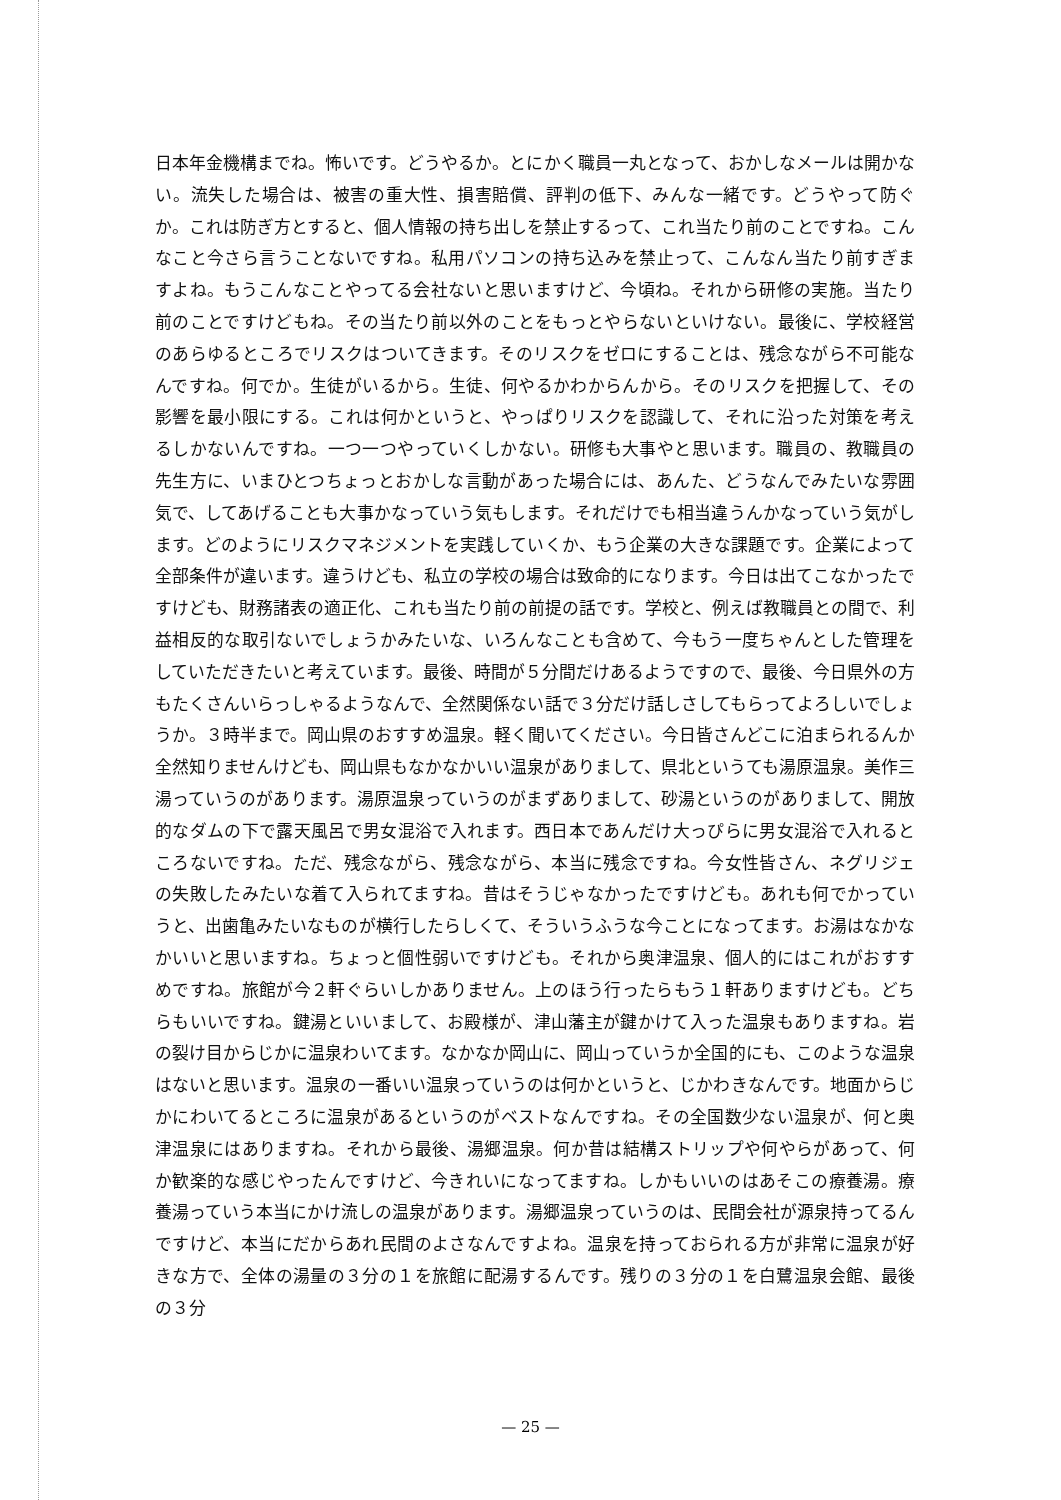日本年金機構までね。怖いです。どうやるか。とにかく職員一丸となって、おかしなメールは開かない。流失した場合は、被害の重大性、損害賠償、評判の低下、みんな一緒です。どうやって防ぐか。これは防ぎ方とすると、個人情報の持ち出しを禁止するって、これ当たり前のことですね。こんなこと今さら言うことないですね。私用パソコンの持ち込みを禁止って、こんなん当たり前すぎますよね。もうこんなことやってる会社ないと思いますけど、今頃ね。それから研修の実施。当たり前のことですけどもね。その当たり前以外のことをもっとやらないといけない。最後に、学校経営のあらゆるところでリスクはついてきます。そのリスクをゼロにすることは、残念ながら不可能なんですね。何でか。生徒がいるから。生徒、何やるかわからんから。そのリスクを把握して、その影響を最小限にする。これは何かというと、やっぱりリスクを認識して、それに沿った対策を考えるしかないんですね。一つ一つやっていくしかない。研修も大事やと思います。職員の、教職員の先生方に、いまひとつちょっとおかしな言動があった場合には、あんた、どうなんでみたいな雰囲気で、してあげることも大事かなっていう気もします。それだけでも相当違うんかなっていう気がします。どのようにリスクマネジメントを実践していくか、もう企業の大きな課題です。企業によって全部条件が違います。違うけども、私立の学校の場合は致命的になります。今日は出てこなかったですけども、財務諸表の適正化、これも当たり前の前提の話です。学校と、例えば教職員との間で、利益相反的な取引ないでしょうかみたいな、いろんなことも含めて、今もう一度ちゃんとした管理をしていただきたいと考えています。最後、時間が５分間だけあるようですので、最後、今日県外の方もたくさんいらっしゃるようなんで、全然関係ない話で３分だけ話しさしてもらってよろしいでしょうか。３時半まで。岡山県のおすすめ温泉。軽く聞いてください。今日皆さんどこに泊まられるんか全然知りませんけども、岡山県もなかなかいい温泉がありまして、県北というても湯原温泉。美作三湯っていうのがあります。湯原温泉っていうのがまずありまして、砂湯というのがありまして、開放的なダムの下で露天風呂で男女混浴で入れます。西日本であんだけ大っぴらに男女混浴で入れるところないですね。ただ、残念ながら、残念ながら、本当に残念ですね。今女性皆さん、ネグリジェの失敗したみたいな着て入られてますね。昔はそうじゃなかったですけども。あれも何でかっていうと、出歯亀みたいなものが横行したらしくて、そういうふうな今ことになってます。お湯はなかなかいいと思いますね。ちょっと個性弱いですけども。それから奥津温泉、個人的にはこれがおすすめですね。旅館が今２軒ぐらいしかありません。上のほう行ったらもう１軒ありますけども。どちらもいいですね。鍵湯といいまして、お殿様が、津山藩主が鍵かけて入った温泉もありますね。岩の裂け目からじかに温泉わいてます。なかなか岡山に、岡山っていうか全国的にも、このような温泉はないと思います。温泉の一番いい温泉っていうのは何かというと、じかわきなんです。地面からじかにわいてるところに温泉があるというのがベストなんですね。その全国数少ない温泉が、何と奥津温泉にはありますね。それから最後、湯郷温泉。何か昔は結構ストリップや何やらがあって、何か歓楽的な感じやったんですけど、今きれいになってますね。しかもいいのはあそこの療養湯。療養湯っていう本当にかけ流しの温泉があります。湯郷温泉っていうのは、民間会社が源泉持ってるんですけど、本当にだからあれ民間のよさなんですよね。温泉を持っておられる方が非常に温泉が好きな方で、全体の湯量の３分の１を旅館に配湯するんです。残りの３分の１を白鷺温泉会館、最後の３分
— 25 —